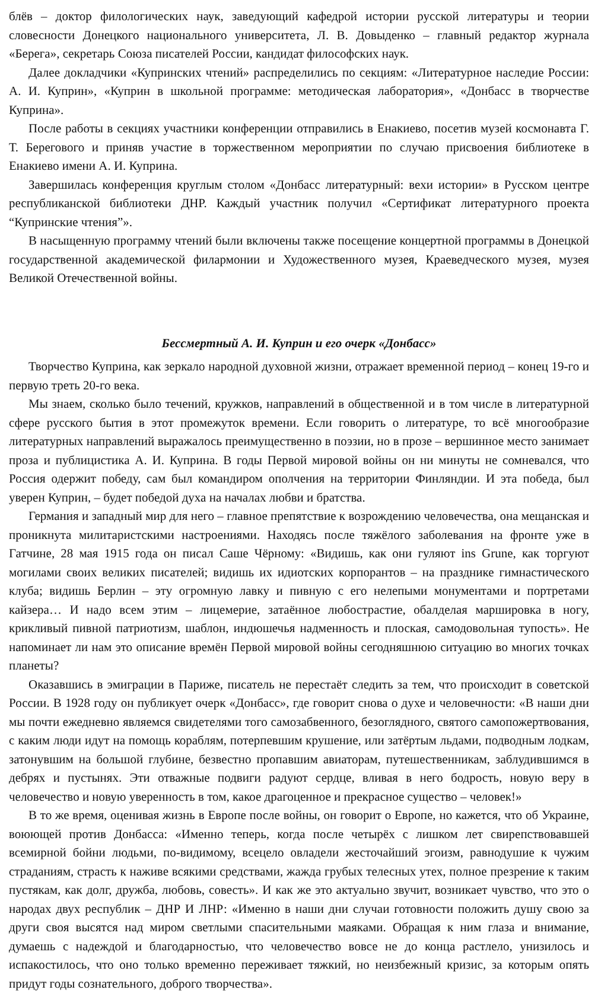блёв – доктор филологических наук, заведующий кафедрой истории русской литературы и теории словесности Донецкого национального университета, Л. В. Довыденко – главный редактор журнала «Берега», секретарь Союза писателей России, кандидат философских наук.
Далее докладчики «Купринских чтений» распределились по секциям: «Литературное наследие России: А. И. Куприн», «Куприн в школьной программе: методическая лаборатория», «Донбасс в творчестве Куприна».
После работы в секциях участники конференции отправились в Енакиево, посетив музей космонавта Г. Т. Берегового и приняв участие в торжественном мероприятии по случаю присвоения библиотеке в Енакиево имени А. И. Куприна.
Завершилась конференция круглым столом «Донбасс литературный: вехи истории» в Русском центре республиканской библиотеки ДНР. Каждый участник получил «Сертификат литературного проекта “Купринские чтения”».
В насыщенную программу чтений были включены также посещение концертной программы в Донецкой государственной академической филармонии и Художественного музея, Краеведческого музея, музея Великой Отечественной войны.
Бессмертный А. И. Куприн и его очерк «Донбасс»
Творчество Куприна, как зеркало народной духовной жизни, отражает временной период – конец 19-го и первую треть 20-го века.
Мы знаем, сколько было течений, кружков, направлений в общественной и в том числе в литературной сфере русского бытия в этот промежуток времени. Если говорить о литературе, то всё многообразие литературных направлений выражалось преимущественно в поэзии, но в прозе – вершинное место занимает проза и публицистика А. И. Куприна. В годы Первой мировой войны он ни минуты не сомневался, что Россия одержит победу, сам был командиром ополчения на территории Финляндии. И эта победа, был уверен Куприн, – будет победой духа на началах любви и братства.
Германия и западный мир для него – главное препятствие к возрождению человечества, она мещанская и проникнута милитаристскими настроениями. Находясь после тяжёлого заболевания на фронте уже в Гатчине, 28 мая 1915 года он писал Саше Чёрному: «Видишь, как они гуляют ins Grune, как торгуют могилами своих великих писателей; видишь их идиотских корпорантов – на празднике гимнастического клуба; видишь Берлин – эту огромную лавку и пивную с его нелепыми монументами и портретами кайзера… И надо всем этим – лицемерие, затаённое любострастие, обалделая маршировка в ногу, крикливый пивной патриотизм, шаблон, индюшечья надменность и плоская, самодовольная тупость». Не напоминает ли нам это описание времён Первой мировой войны сегодняшнюю ситуацию во многих точках планеты?
Оказавшись в эмиграции в Париже, писатель не перестаёт следить за тем, что происходит в советской России. В 1928 году он публикует очерк «Донбасс», где говорит снова о духе и человечности: «В наши дни мы почти ежедневно являемся свидетелями того самозабвенного, безоглядного, святого самопожертвования, с каким люди идут на помощь кораблям, потерпевшим крушение, или затёртым льдами, подводным лодкам, затонувшим на большой глубине, безвестно пропавшим авиаторам, путешественникам, заблудившимся в дебрях и пустынях. Эти отважные подвиги радуют сердце, вливая в него бодрость, новую веру в человечество и новую уверенность в том, какое драгоценное и прекрасное существо – человек!»
В то же время, оценивая жизнь в Европе после войны, он говорит о Европе, но кажется, что об Украине, воюющей против Донбасса: «Именно теперь, когда после четырёх с лишком лет свирепствовавшей всемирной бойни людьми, по-видимому, всецело овладели жесточайший эгоизм, равнодушие к чужим страданиям, страсть к наживе всякими средствами, жажда грубых телесных утех, полное презрение к таким пустякам, как долг, дружба, любовь, совесть». И как же это актуально звучит, возникает чувство, что это о народах двух республик – ДНР И ЛНР: «Именно в наши дни случаи готовности положить душу свою за други своя высятся над миром светлыми спасительными маяками. Обращая к ним глаза и внимание, думаешь с надеждой и благодарностью, что человечество вовсе не до конца растлело, унизилось и испакостилось, что оно только временно переживает тяжкий, но неизбежный кризис, за которым опять придут годы сознательного, доброго творчества».